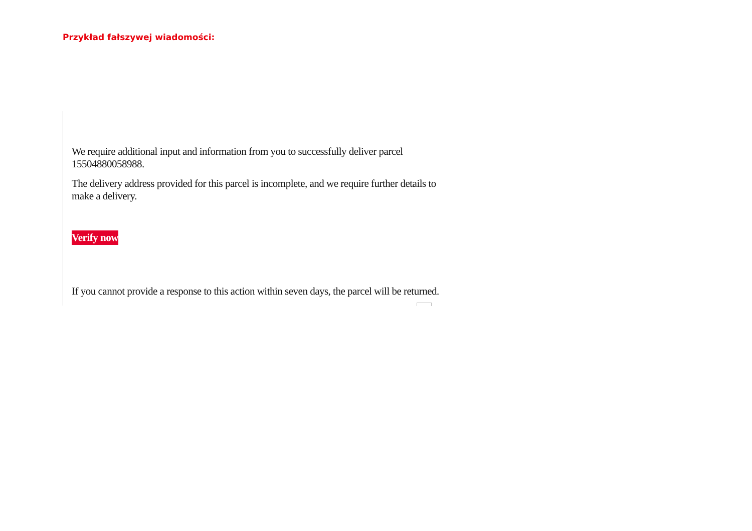Przykład fałszywej wiadomości:
We require additional input and information from you to successfully deliver parcel 15504880058988.
The delivery address provided for this parcel is incomplete, and we require further details to make a delivery.
Verify now
If you cannot provide a response to this action within seven days, the parcel will be returned.